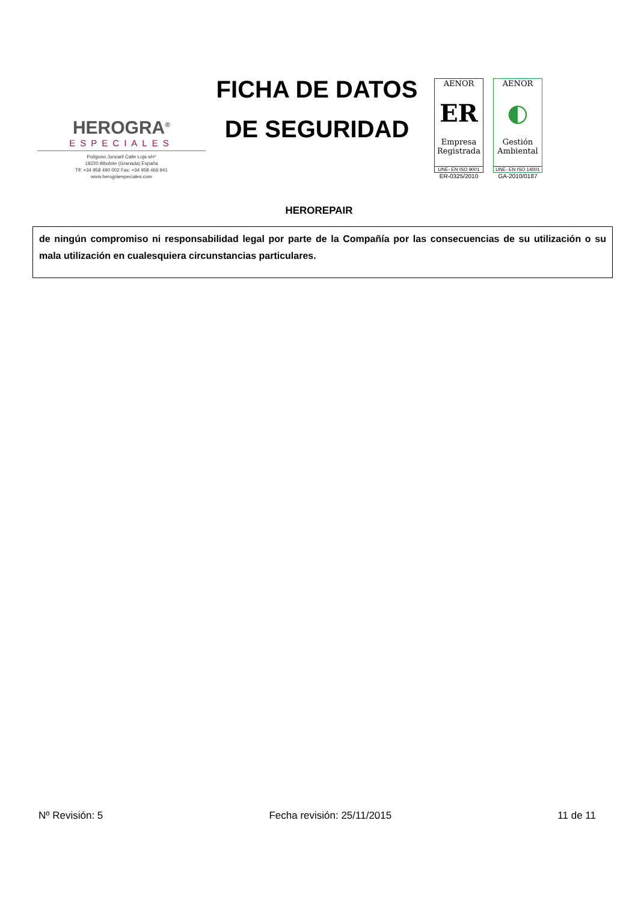HEROGRA<sup>®</sup>
ESPECIALES
Polígono Juncaril Calle Loja s/nº
18220 Albolote (Granada) España
Tlf: +34 958 490 002 Fax: +34 958 466 941
www.herograespeciales.com
FICHA DE DATOS
DE SEGURIDAD
AENOR
ER
Empresa Registrada
UNE- EN ISO 9001
ER-0325/2010
AENOR
◐
Gestión Ambiental
UNE- EN ISO 14001
GA-2010/0187
HEROREPAIR
de ningún compromiso ni responsabilidad legal por parte de la Compañía por las consecuencias de su utilización o su mala utilización en cualesquiera circunstancias particulares.
Nº Revisión: 5 Fecha revisión: 25/11/2015 11 de 11